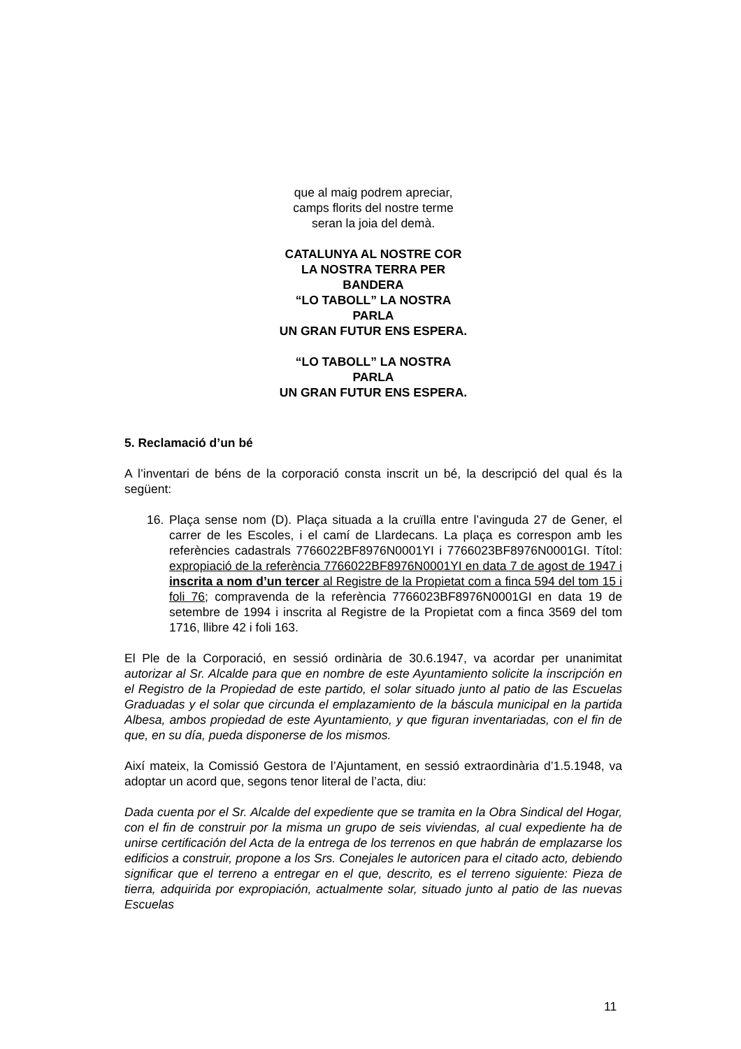que al maig podrem apreciar,
camps florits del nostre terme
seran la joia del demà.
CATALUNYA AL NOSTRE COR
LA NOSTRA TERRA PER
BANDERA
“LO TABOLL” LA NOSTRA
PARLA
UN GRAN FUTUR ENS ESPERA.
“LO TABOLL” LA NOSTRA
PARLA
UN GRAN FUTUR ENS ESPERA.
5. Reclamació d’un bé
A l’inventari de béns de la corporació consta inscrit un bé, la descripció del qual és la següent:
16. Plaça sense nom (D). Plaça situada a la cruïlla entre l’avinguda 27 de Gener, el carrer de les Escoles, i el camí de Llardecans. La plaça es correspon amb les referències cadastrals 7766022BF8976N0001YI i 7766023BF8976N0001GI. Títol: expropiació de la referència 7766022BF8976N0001YI en data 7 de agost de 1947 i inscrita a nom d’un tercer al Registre de la Propietat com a finca 594 del tom 15 i foli 76; compravenda de la referència 7766023BF8976N0001GI en data 19 de setembre de 1994 i inscrita al Registre de la Propietat com a finca 3569 del tom 1716, llibre 42 i foli 163.
El Ple de la Corporació, en sessió ordinària de 30.6.1947, va acordar per unanimitat autorizar al Sr. Alcalde para que en nombre de este Ayuntamiento solicite la inscripción en el Registro de la Propiedad de este partido, el solar situado junto al patio de las Escuelas Graduadas y el solar que circunda el emplazamiento de la báscula municipal en la partida Albesa, ambos propiedad de este Ayuntamiento, y que figuran inventariadas, con el fin de que, en su día, pueda disponerse de los mismos.
Així mateix, la Comissió Gestora de l’Ajuntament, en sessió extraordinària d’1.5.1948, va adoptar un acord que, segons tenor literal de l’acta, diu:
Dada cuenta por el Sr. Alcalde del expediente que se tramita en la Obra Sindical del Hogar, con el fin de construir por la misma un grupo de seis viviendas, al cual expediente ha de unirse certificación del Acta de la entrega de los terrenos en que habrán de emplazarse los edificios a construir, propone a los Srs. Conejales le autoricen para el citado acto, debiendo significar que el terreno a entregar en el que, descrito, es el terreno siguiente: Pieza de tierra, adquirida por expropiación, actualmente solar, situado junto al patio de las nuevas Escuelas
11